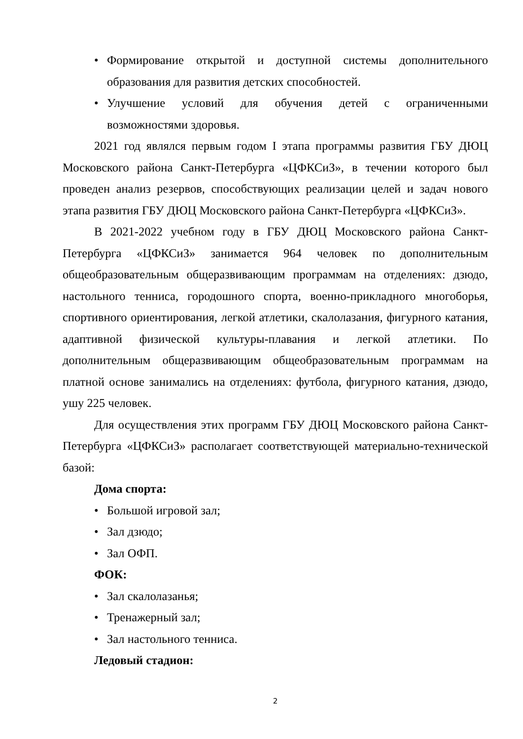• Формирование открытой и доступной системы дополнительного образования для развития детских способностей.
• Улучшение условий для обучения детей с ограниченными возможностями здоровья.
2021 год являлся первым годом I этапа программы развития ГБУ ДЮЦ Московского района Санкт-Петербурга «ЦФКСиЗ», в течении которого был проведен анализ резервов, способствующих реализации целей и задач нового этапа развития ГБУ ДЮЦ Московского района Санкт-Петербурга «ЦФКСиЗ».
В 2021-2022 учебном году в ГБУ ДЮЦ Московского района Санкт-Петербурга «ЦФКСиЗ» занимается 964 человек по дополнительным общеобразовательным общеразвивающим программам на отделениях: дзюдо, настольного тенниса, городошного спорта, военно-прикладного многоборья, спортивного ориентирования, легкой атлетики, скалолазания, фигурного катания, адаптивной физической культуры-плавания и легкой атлетики. По дополнительным общеразвивающим общеобразовательным программам на платной основе занимались на отделениях: футбола, фигурного катания, дзюдо, ушу 225 человек.
Для осуществления этих программ ГБУ ДЮЦ Московского района Санкт-Петербурга «ЦФКСиЗ» располагает соответствующей материально-технической базой:
Дома спорта:
• Большой игровой зал;
• Зал дзюдо;
• Зал ОФП.
ФОК:
• Зал скалолазанья;
• Тренажерный зал;
• Зал настольного тенниса.
Ледовый стадион:
2